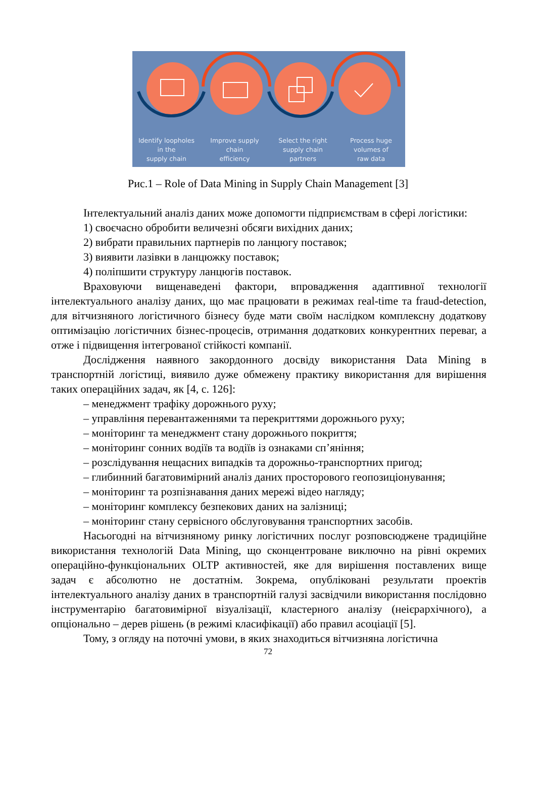Identify loopholes
in the
supply chain
Improve supply
chain
efficiency
Select the right
supply chain
partners
Process huge
volumes of
raw data
Рис.1 – Role of Data Mining in Supply Chain Management [3]
Інтелектуальний аналіз даних може допомогти підприємствам в сфері логістики:
1) своєчасно обробити величезні обсяги вихідних даних;
2) вибрати правильних партнерів по ланцюгу поставок;
3) виявити лазівки в ланцюжку поставок;
4) поліпшити структуру ланцюгів поставок.
Враховуючи вищенаведені фактори, впровадження адаптивної технології інтелектуального аналізу даних, що має працювати в режимах real-time та fraud-detection, для вітчизняного логістичного бізнесу буде мати своїм наслідком комплексну додаткову оптимізацію логістичних бізнес-процесів, отримання додаткових конкурентних переваг, а отже і підвищення інтегрованої стійкості компанії.
Дослідження наявного закордонного досвіду використання Data Mining в транспортній логістиці, виявило дуже обмежену практику використання для вирішення таких операційних задач, як [4, с. 126]:
– менеджмент трафіку дорожнього руху;
– управління перевантаженнями та перекриттями дорожнього руху;
– моніторинг та менеджмент стану дорожнього покриття;
– моніторинг сонних водіїв та водіїв із ознаками сп’яніння;
– розслідування нещасних випадків та дорожньо-транспортних пригод;
– глибинний багатовимірний аналіз даних просторового геопозиціонування;
– моніторинг та розпізнавання даних мережі відео нагляду;
– моніторинг комплексу безпекових даних на залізниці;
– моніторинг стану сервісного обслуговування транспортних засобів.
Насьогодні на вітчизняному ринку логістичних послуг розповсюджене традиційне використання технологій Data Mining, що сконцентроване виключно на рівні окремих операційно-функціональних OLTP активностей, яке для вирішення поставлених вище задач є абсолютно не достатнім. Зокрема, опубліковані результати проектів інтелектуального аналізу даних в транспортній галузі засвідчили використання послідовно інструментарію багатовимірної візуалізації, кластерного аналізу (неієрархічного), а опціонально – дерев рішень (в режимі класифікації) або правил асоціації [5].
Тому, з огляду на поточні умови, в яких знаходиться вітчизняна логістична
72